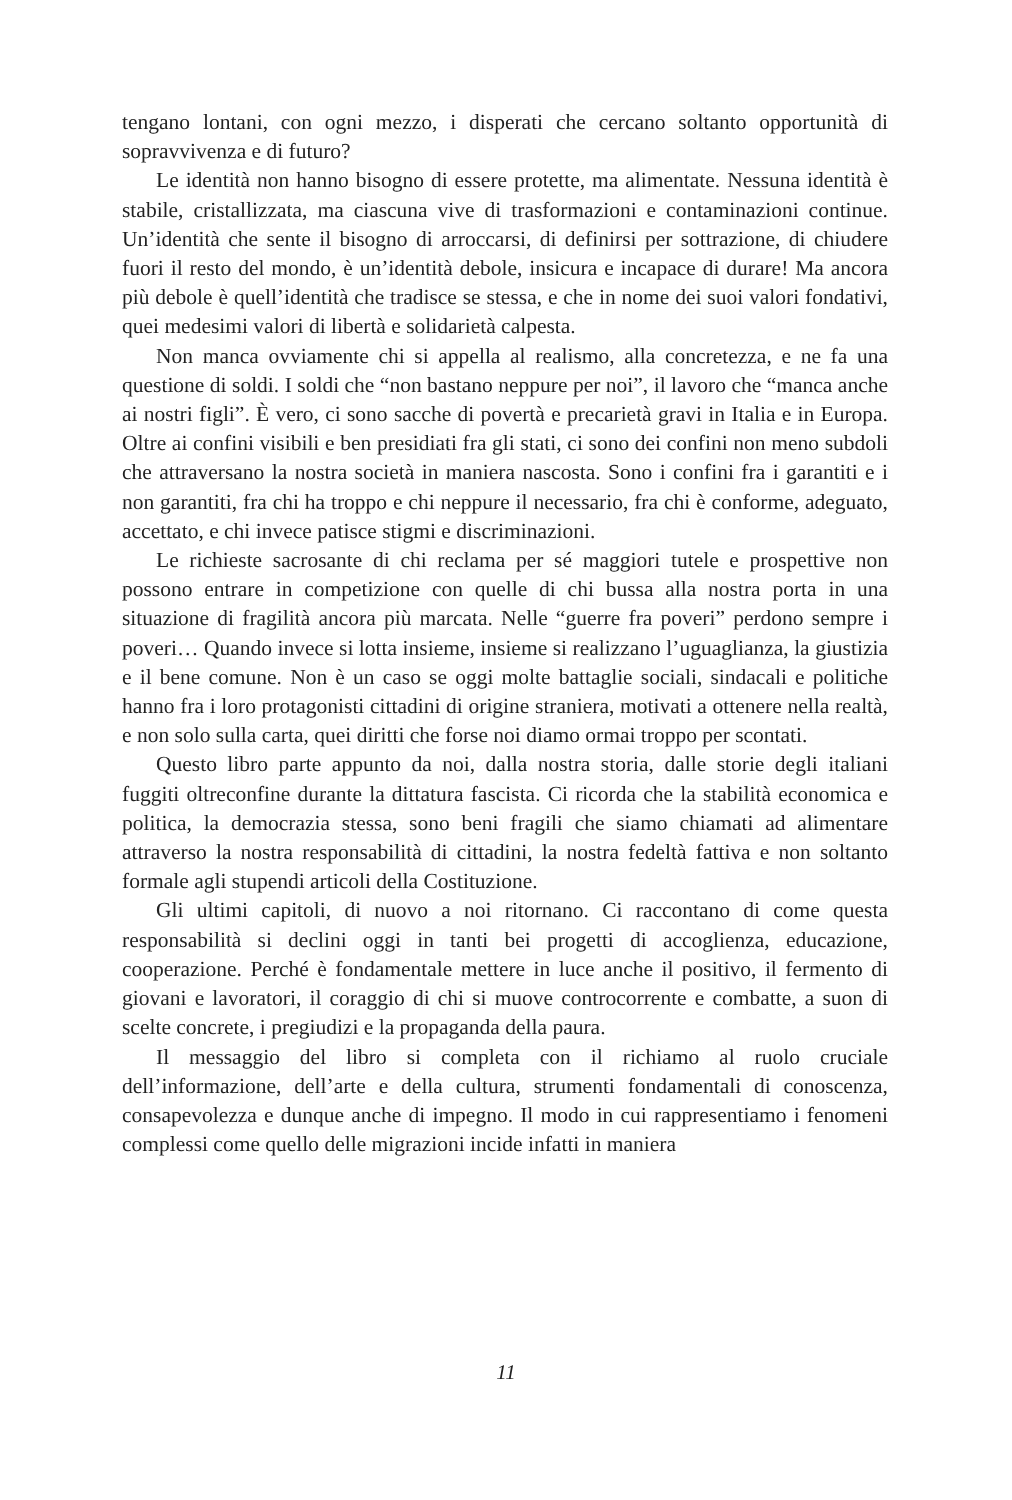tengano lontani, con ogni mezzo, i disperati che cercano soltanto opportunità di sopravvivenza e di futuro?
Le identità non hanno bisogno di essere protette, ma alimentate. Nessuna identità è stabile, cristallizzata, ma ciascuna vive di trasformazioni e contaminazioni continue. Un’identità che sente il bisogno di arroccarsi, di definirsi per sottrazione, di chiudere fuori il resto del mondo, è un’identità debole, insicura e incapace di durare! Ma ancora più debole è quell’identità che tradisce se stessa, e che in nome dei suoi valori fondativi, quei medesimi valori di libertà e solidarietà calpesta.
Non manca ovviamente chi si appella al realismo, alla concretezza, e ne fa una questione di soldi. I soldi che “non bastano neppure per noi”, il lavoro che “manca anche ai nostri figli”. È vero, ci sono sacche di povertà e precarietà gravi in Italia e in Europa. Oltre ai confini visibili e ben presidiati fra gli stati, ci sono dei confini non meno subdoli che attraversano la nostra società in maniera nascosta. Sono i confini fra i garantiti e i non garantiti, fra chi ha troppo e chi neppure il necessario, fra chi è conforme, adeguato, accettato, e chi invece patisce stigmi e discriminazioni.
Le richieste sacrosante di chi reclama per sé maggiori tutele e prospettive non possono entrare in competizione con quelle di chi bussa alla nostra porta in una situazione di fragilità ancora più marcata. Nelle “guerre fra poveri” perdono sempre i poveri… Quando invece si lotta insieme, insieme si realizzano l’uguaglianza, la giustizia e il bene comune. Non è un caso se oggi molte battaglie sociali, sindacali e politiche hanno fra i loro protagonisti cittadini di origine straniera, motivati a ottenere nella realtà, e non solo sulla carta, quei diritti che forse noi diamo ormai troppo per scontati.
Questo libro parte appunto da noi, dalla nostra storia, dalle storie degli italiani fuggiti oltreconfine durante la dittatura fascista. Ci ricorda che la stabilità economica e politica, la democrazia stessa, sono beni fragili che siamo chiamati ad alimentare attraverso la nostra responsabilità di cittadini, la nostra fedeltà fattiva e non soltanto formale agli stupendi articoli della Costituzione.
Gli ultimi capitoli, di nuovo a noi ritornano. Ci raccontano di come questa responsabilità si declini oggi in tanti bei progetti di accoglienza, educazione, cooperazione. Perché è fondamentale mettere in luce anche il positivo, il fermento di giovani e lavoratori, il coraggio di chi si muove controcorrente e combatte, a suon di scelte concrete, i pregiudizi e la propaganda della paura.
Il messaggio del libro si completa con il richiamo al ruolo cruciale dell’informazione, dell’arte e della cultura, strumenti fondamentali di conoscenza, consapevolezza e dunque anche di impegno. Il modo in cui rappresentiamo i fenomeni complessi come quello delle migrazioni incide infatti in maniera
11